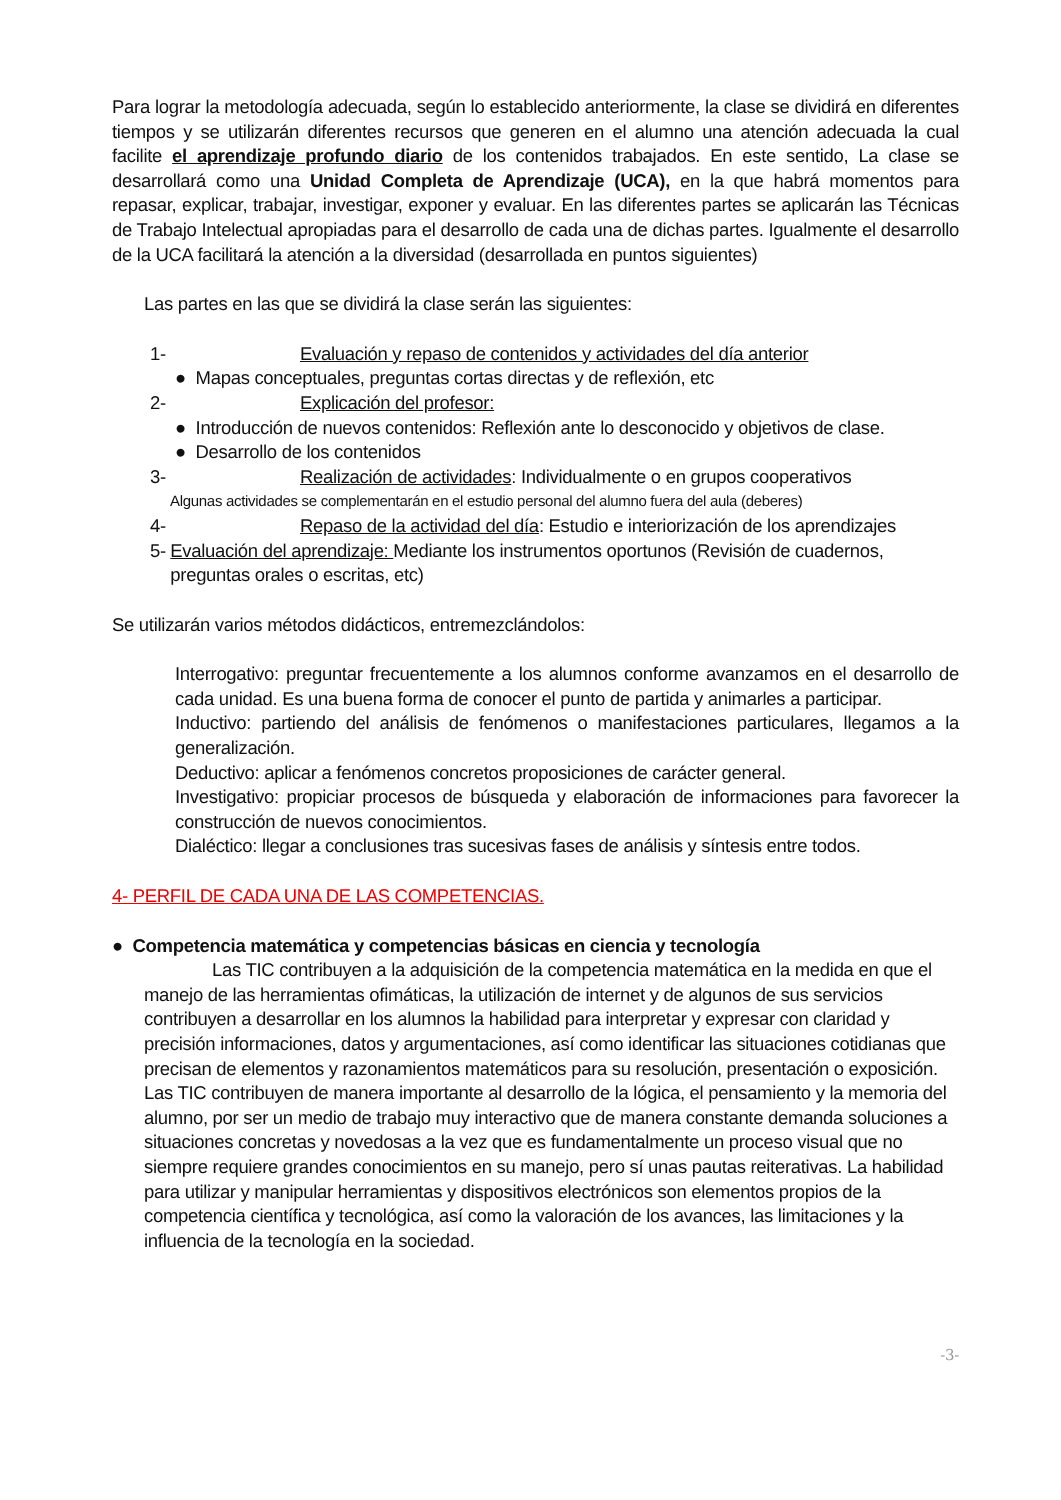Para lograr la metodología adecuada, según lo establecido anteriormente, la clase se dividirá en diferentes tiempos y se utilizarán diferentes recursos que generen en el alumno una atención adecuada la cual facilite el aprendizaje profundo diario de los contenidos trabajados. En este sentido, La clase se desarrollará como una Unidad Completa de Aprendizaje (UCA), en la que habrá momentos para repasar, explicar, trabajar, investigar, exponer y evaluar. En las diferentes partes se aplicarán las Técnicas de Trabajo Intelectual apropiadas para el desarrollo de cada una de dichas partes. Igualmente el desarrollo de la UCA facilitará la atención a la diversidad (desarrollada en puntos siguientes)
Las partes en las que se dividirá la clase serán las siguientes:
1- Evaluación y repaso de contenidos y actividades del día anterior
● Mapas conceptuales, preguntas cortas directas y de reflexión, etc
2- Explicación del profesor:
● Introducción de nuevos contenidos: Reflexión ante lo desconocido y objetivos de clase.
● Desarrollo de los contenidos
3- Realización de actividades: Individualmente o en grupos cooperativos
Algunas actividades se complementarán en el estudio personal del alumno fuera del aula (deberes)
4- Repaso de la actividad del día: Estudio e interiorización de los aprendizajes
5- Evaluación del aprendizaje: Mediante los instrumentos oportunos (Revisión de cuadernos, preguntas orales o escritas, etc)
Se utilizarán varios métodos didácticos, entremezclándolos:
Interrogativo: preguntar frecuentemente a los alumnos conforme avanzamos en el desarrollo de cada unidad. Es una buena forma de conocer el punto de partida y animarles a participar.
Inductivo: partiendo del análisis de fenómenos o manifestaciones particulares, llegamos a la generalización.
Deductivo: aplicar a fenómenos concretos proposiciones de carácter general.
Investigativo: propiciar procesos de búsqueda y elaboración de informaciones para favorecer la construcción de nuevos conocimientos.
Dialéctico: llegar a conclusiones tras sucesivas fases de análisis y síntesis entre todos.
4- PERFIL DE CADA UNA DE LAS COMPETENCIAS.
● Competencia matemática y competencias básicas en ciencia y tecnología
Las TIC contribuyen a la adquisición de la competencia matemática en la medida en que el manejo de las herramientas ofimáticas, la utilización de internet y de algunos de sus servicios contribuyen a desarrollar en los alumnos la habilidad para interpretar y expresar con claridad y precisión informaciones, datos y argumentaciones, así como identificar las situaciones cotidianas que precisan de elementos y razonamientos matemáticos para su resolución, presentación o exposición. Las TIC contribuyen de manera importante al desarrollo de la lógica, el pensamiento y la memoria del alumno, por ser un medio de trabajo muy interactivo que de manera constante demanda soluciones a situaciones concretas y novedosas a la vez que es fundamentalmente un proceso visual que no siempre requiere grandes conocimientos en su manejo, pero sí unas pautas reiterativas. La habilidad para utilizar y manipular herramientas y dispositivos electrónicos son elementos propios de la competencia científica y tecnológica, así como la valoración de los avances, las limitaciones y la influencia de la tecnología en la sociedad.
-3-